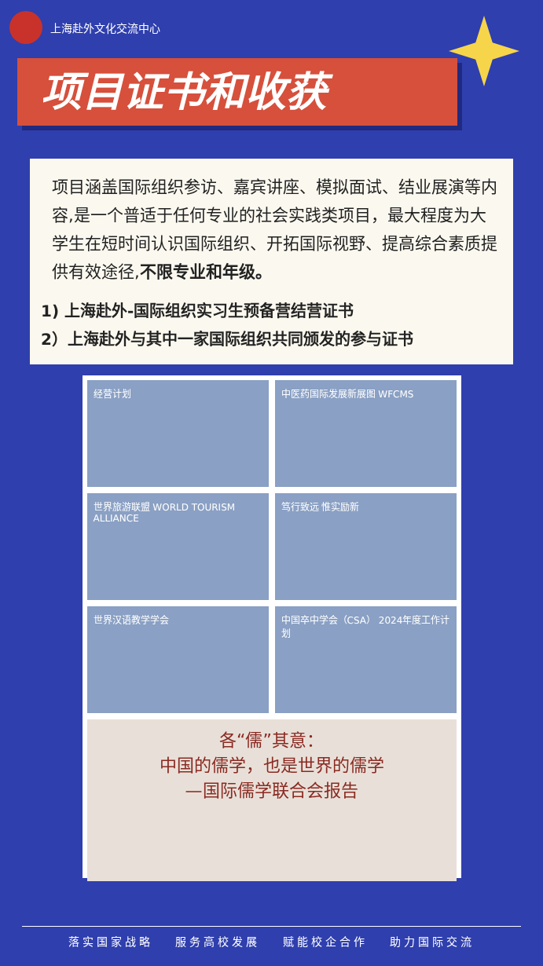上海赴外文化交流中心
项目证书和收获
项目涵盖国际组织参访、嘉宾讲座、模拟面试、结业展演等内容,是一个普适于任何专业的社会实践类项目，最大程度为大学生在短时间认识国际组织、开拓国际视野、提高综合素质提供有效途径,不限专业和年级。
1) 上海赴外-国际组织实习生预备营结营证书
2）上海赴外与其中一家国际组织共同颁发的参与证书
经营计划
中医药国际发展新展图 WFCMS
世界旅游联盟 WORLD TOURISM ALLIANCE
笃行致远 惟实励新
世界汉语教学学会
中国卒中学会（CSA） 2024年度工作计划
各“儒”其意：
中国的儒学，也是世界的儒学
—国际儒学联合会报告
落实国家战略 服务高校发展 赋能校企合作 助力国际交流